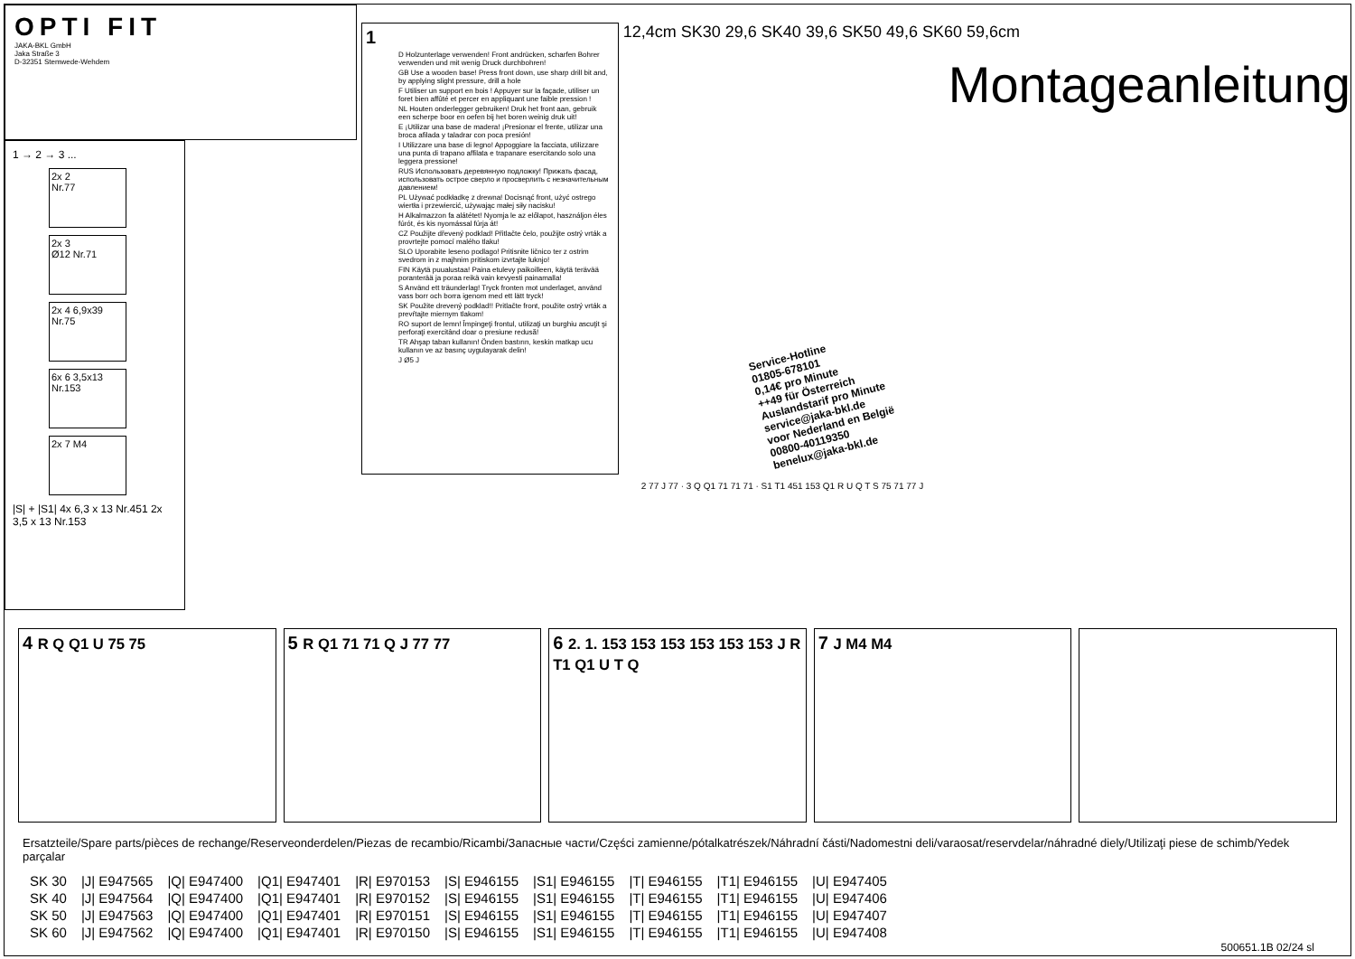OPTI FIT
JAKA-BKL GmbH
Jaka Straße 3
D-32351 Stemwede-Wehdem
1 → 2 → 3 ...
2x 2
Nr.77
2x 3
Ø12 Nr.71
2x 4 6,9x39
Nr.75
6x 6 3,5x13
Nr.153
2x 7 M4
|S| + |S1| 4x 6,3 x 13 Nr.451 2x 3,5 x 13 Nr.153
1
D Holzunterlage verwenden! Front andrücken, scharfen Bohrer verwenden und mit wenig Druck durchbohren!
GB Use a wooden base! Press front down, use sharp drill bit and, by applying slight pressure, drill a hole
F Utiliser un support en bois ! Appuyer sur la façade, utiliser un foret bien affûté et percer en appliquant une faible pression !
NL Houten onderlegger gebruiken! Druk het front aan, gebruik een scherpe boor en oefen bij het boren weinig druk uit!
E ¡Utilizar una base de madera! ¡Presionar el frente, utilizar una broca afilada y taladrar con poca presión!
I Utilizzare una base di legno! Appoggiare la facciata, utilizzare una punta di trapano affilata e trapanare esercitando solo una leggera pressione!
RUS Использовать деревянную подложку! Прижать фасад, использовать острое сверло и просверлить с незначительным давлением!
PL Używać podkładkę z drewna! Docisnąć front, użyć ostrego wiertła i przewiercić, używając małej siły nacisku!
H Alkalmazzon fa alátétet! Nyomja le az előlapot, használjon éles fúrót, és kis nyomással fúrja át!
CZ Použijte dřevený podklad! Přitlačte čelo, použijte ostrý vrták a provrtejte pomocí malého tlaku!
SLO Uporabite leseno podlago! Pritisnite ličnico ter z ostrim svedrom in z majhnim pritiskom izvrtajte luknjo!
FIN Käytä puualustaa! Paina etulevy paikoilleen, käytä terävää poranterää ja poraa reikä vain kevyesti painamalla!
S Använd ett träunderlag! Tryck fronten mot underlaget, använd vass borr och borra igenom med ett lätt tryck!
SK Použite drevený podklad!! Pritlačte front, použite ostrý vrták a prevŕtajte miernym tlakom!
RO suport de lemn! Împingeţi frontul, utilizaţi un burghiu ascuţit şi perforaţi exercitând doar o presiune redusă!
TR Ahşap taban kullanın! Önden bastırın, keskin matkap ucu kullanın ve az basınç uygulayarak delin!
J Ø5 J
12,4cm SK30 29,6 SK40 39,6 SK50 49,6 SK60 59,6cm
Montageanleitung
Service-Hotline
01805-678101
0,14€ pro Minute
++49 für Österreich
Auslandstarif pro Minute
service@jaka-bkl.de
voor Nederland en België
00800-40119350
benelux@jaka-bkl.de
2 77 J 77 · 3 Q Q1 71 71 71 · S1 T1 451 153 Q1 R U Q T S 75 71 77 J
4 R Q Q1 U 75 75
5 R Q1 71 71 Q J 77 77
6 2. 1. 153 153 153 153 153 153 J R T1 Q1 U T Q
7 J M4 M4
Ersatzteile/Spare parts/pièces de rechange/Reserveonderdelen/Piezas de recambio/Ricambi/Запасные части/Części zamienne/pótalkatrészek/Náhradní části/Nadomestni deli/varaosat/reservdelar/náhradné diely/Utilizaţi piese de schimb/Yedek parçalar
| SK 30 | /J/ E947565 | /Q/ E947400 | /Q1/ E947401 | /R/ E970153 | /S/ E946155 | /S1/ E946155 | /T/ E946155 | /T1/ E946155 | /U/ E947405 |
| SK 40 | /J/ E947564 | /Q/ E947400 | /Q1/ E947401 | /R/ E970152 | /S/ E946155 | /S1/ E946155 | /T/ E946155 | /T1/ E946155 | /U/ E947406 |
| SK 50 | /J/ E947563 | /Q/ E947400 | /Q1/ E947401 | /R/ E970151 | /S/ E946155 | /S1/ E946155 | /T/ E946155 | /T1/ E946155 | /U/ E947407 |
| SK 60 | /J/ E947562 | /Q/ E947400 | /Q1/ E947401 | /R/ E970150 | /S/ E946155 | /S1/ E946155 | /T/ E946155 | /T1/ E946155 | /U/ E947408 |
500651.1B 02/24 sl